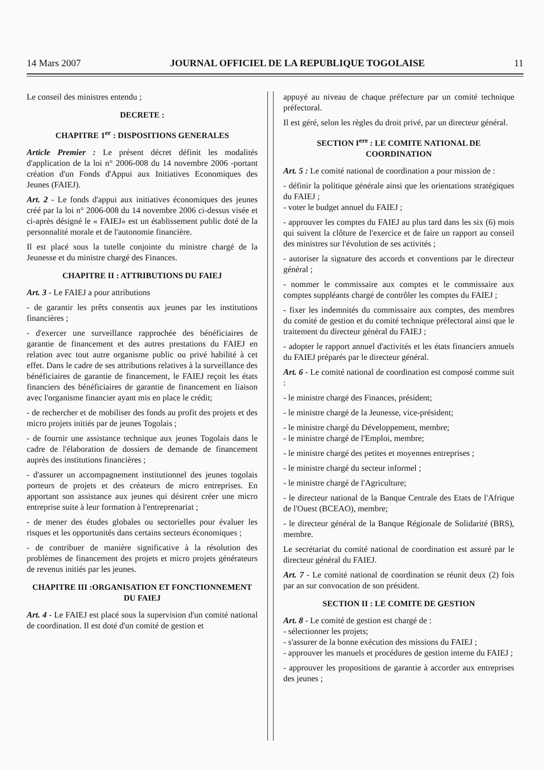14 Mars 2007 JOURNAL OFFICIEL DE LA REPUBLIQUE TOGOLAISE 11
Le conseil des ministres entendu ;
DECRETE :
CHAPITRE 1<sup>er</sup> : DISPOSITIONS GENERALES
Article Premier : Le présent décret définit les modalités d'application de la loi n° 2006-008 du 14 novembre 2006 -portant création d'un Fonds d'Appui aux Initiatives Economiques des Jeunes (FAIEJ).
Art. 2 - Le fonds d'appui aux initiatives économiques des jeunes créé par la loi n° 2006-008 du 14 novembre 2006 ci-dessus visée et ci-après désigné le « FAIEJ» est un établissement public doté de la personnalité morale et de l'autonomie financière.
Il est placé sous la tutelle conjointe du ministre chargé de la Jeunesse et du ministre chargé des Finances.
CHAPITRE II : ATTRIBUTIONS DU FAIEJ
Art. 3 - Le FAIEJ a pour attributions
- de garantir les prêts consentis aux jeunes par les institutions financières ;
- d'exercer une surveillance rapprochée des bénéficiaires de garantie de financement et des autres prestations du FAIEJ en relation avec tout autre organisme public ou privé habilité à cet effet. Dans le cadre de ses attributions relatives à la surveillance des bénéficiaires de garantie de financement, le FAIEJ reçoit les états financiers des bénéficiaires de garantie de financement en liaison avec l'organisme financier ayant mis en place le crédit;
- de rechercher et de mobiliser des fonds au profit des projets et des micro projets initiés par de jeunes Togolais ;
- de fournir une assistance technique aux jeunes Togolais dans le cadre de l'élaboration de dossiers de demande de financement auprès des institutions financières ;
- d'assurer un accompagnement institutionnel des jeunes togolais porteurs de projets et des créateurs de micro entreprises. En apportant son assistance aux jeunes qui désirent créer une micro entreprise suite à leur formation à l'entreprenariat ;
- de mener des études globales ou sectorielles pour évaluer les risques et les opportunités dans certains secteurs économiques ;
- de contribuer de manière significative à la résolution des problèmes de financement des projets et micro projets générateurs de revenus initiés par les jeunes.
CHAPITRE III :ORGANISATION ET FONCTIONNEMENT DU FAIEJ
Art. 4 - Le FAIEJ est placé sous la supervision d'un comité national de coordination. Il est doté d'un comité de gestion et
appuyé au niveau de chaque préfecture par un comité technique préfectoral.
Il est géré, selon les règles du droit privé, par un directeur général.
SECTION I<sup>ere</sup> : LE COMITE NATIONAL DE COORDINATION
Art. 5 : Le comité national de coordination a pour mission de :
- définir la politique générale ainsi que les orientations stratégiques du FAIEJ ;
- voter le budget annuel du FAIEJ ;
- approuver les comptes du FAIEJ au plus tard dans les six (6) mois qui suivent la clôture de l'exercice et de faire un rapport au conseil des ministres sur l'évolution de ses activités ;
- autoriser la signature des accords et conventions par le directeur général ;
- nommer le commissaire aux comptes et le commissaire aux comptes suppléants chargé de contrôler les comptes du FAIEJ ;
- fixer les indemnités du commissaire aux comptes, des membres du comité de gestion et du comité technique préfectoral ainsi que le traitement du directeur général du FAIEJ ;
- adopter le rapport annuel d'activités et les états financiers annuels du FAIEJ préparés par le directeur général.
Art. 6 - Le comité national de coordination est composé comme suit :
- le ministre chargé des Finances, président;
- le ministre chargé de la Jeunesse, vice-président;
- le ministre chargé du Développement, membre;
- le ministre chargé de l'Emploi, membre;
- le ministre chargé des petites et moyennes entreprises ;
- le ministre chargé du secteur informel ;
- le ministre chargé de l'Agriculture;
- le directeur national de la Banque Centrale des Etats de l'Afrique de l'Ouest (BCEAO), membre;
- le directeur général de la Banque Régionale de Solidarité (BRS), membre.
Le secrétariat du comité national de coordination est assuré par le directeur général du FAIEJ.
Art. 7 - Le comité national de coordination se réunit deux (2) fois par an sur convocation de son président.
SECTION II : LE COMITE DE GESTION
Art. 8 - Le comité de gestion est chargé de :
- sélectionner les projets;
- s'assurer de la bonne exécution des missions du FAIEJ ;
- approuver les manuels et procédures de gestion interne du FAIEJ ;
- approuver les propositions de garantie à accorder aux entreprises des jeunes ;